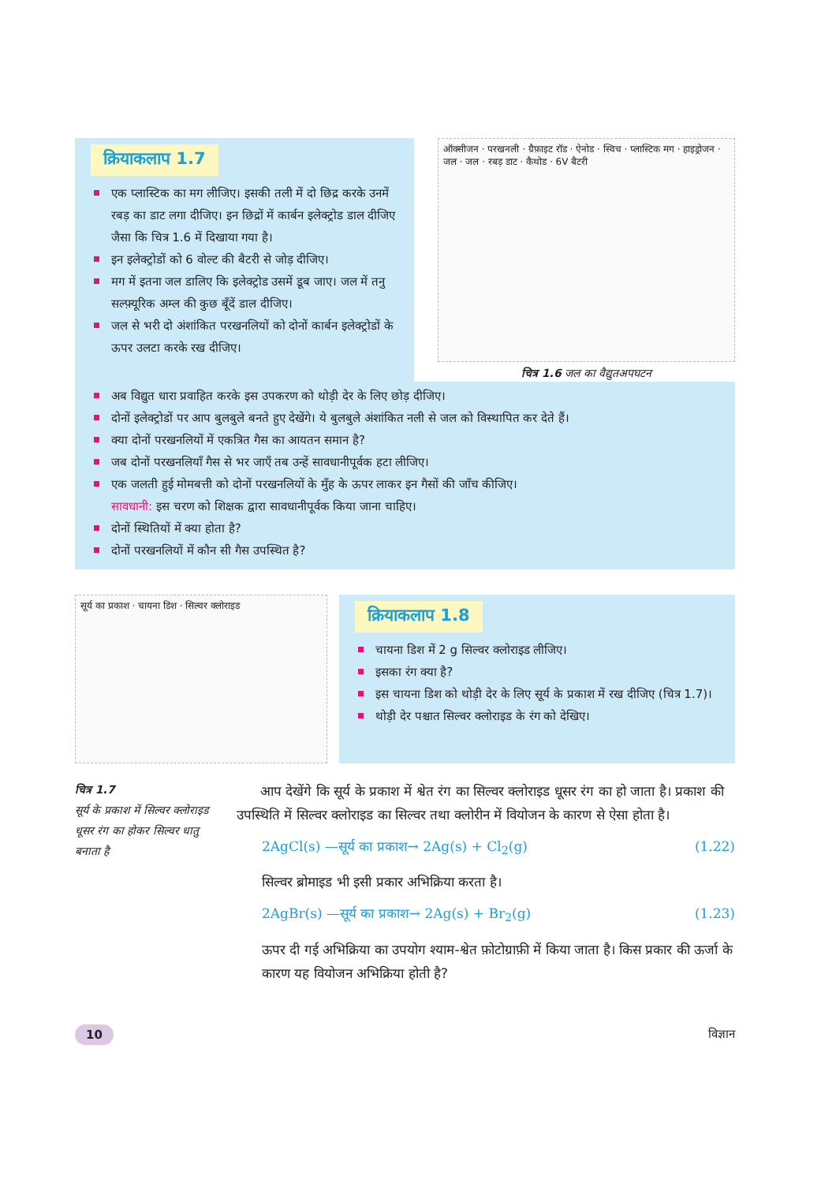क्रियाकलाप 1.7
एक प्लास्टिक का मग लीजिए। इसकी तली में दो छिद्र करके उनमें रबड़ का डाट लगा दीजिए। इन छिद्रों में कार्बन इलेक्ट्रोड डाल दीजिए जैसा कि चित्र 1.6 में दिखाया गया है।
इन इलेक्ट्रोडों को 6 वोल्ट की बैटरी से जोड़ दीजिए।
मग में इतना जल डालिए कि इलेक्ट्रोड उसमें डूब जाए। जल में तनु सल्फ़्यूरिक अम्ल की कुछ बूँदें डाल दीजिए।
जल से भरी दो अंशांकित परखनलियों को दोनों कार्बन इलेक्ट्रोडों के ऊपर उलटा करके रख दीजिए।
ऑक्सीजन · परखनली · ग्रैफ़ाइट रॉड · ऐनोड · स्विच · प्लास्टिक मग · हाइड्रोजन · जल · जल · रबड़ डाट · कैथोड · 6V बैटरी
चित्र 1.6 जल का वैद्युतअपघटन
अब विद्युत धारा प्रवाहित करके इस उपकरण को थोड़ी देर के लिए छोड़ दीजिए।
दोनों इलेक्ट्रोडों पर आप बुलबुले बनते हुए देखेंगे। ये बुलबुले अंशांकित नली से जल को विस्थापित कर देते हैं।
क्या दोनों परखनलियों में एकत्रित गैस का आयतन समान है?
जब दोनों परखनलियाँ गैस से भर जाएँ तब उन्हें सावधानीपूर्वक हटा लीजिए।
एक जलती हुई मोमबत्ती को दोनों परखनलियों के मुँह के ऊपर लाकर इन गैसों की जाँच कीजिए।
सावधानी: इस चरण को शिक्षक द्वारा सावधानीपूर्वक किया जाना चाहिए।
दोनों स्थितियों में क्या होता है?
दोनों परखनलियों में कौन सी गैस उपस्थित है?
सूर्य का प्रकाश · चायना डिश · सिल्वर क्लोराइड
क्रियाकलाप 1.8
चायना डिश में 2 g सिल्वर क्लोराइड लीजिए।
इसका रंग क्या है?
इस चायना डिश को थोड़ी देर के लिए सूर्य के प्रकाश में रख दीजिए (चित्र 1.7)।
थोड़ी देर पश्चात सिल्वर क्लोराइड के रंग को देखिए।
चित्र 1.7
सूर्य के प्रकाश में सिल्वर क्लोराइड धूसर रंग का होकर सिल्वर धातु बनाता है
आप देखेंगे कि सूर्य के प्रकाश में श्वेत रंग का सिल्वर क्लोराइड धूसर रंग का हो जाता है। प्रकाश की उपस्थिति में सिल्वर क्लोराइड का सिल्वर तथा क्लोरीन में वियोजन के कारण से ऐसा होता है।
2AgCl(s) —सूर्य का प्रकाश→ 2Ag(s) + Cl<sub>2</sub>(g) (1.22)
सिल्वर ब्रोमाइड भी इसी प्रकार अभिक्रिया करता है।
2AgBr(s) —सूर्य का प्रकाश→ 2Ag(s) + Br<sub>2</sub>(g) (1.23)
ऊपर दी गई अभिक्रिया का उपयोग श्याम-श्वेत फ़ोटोग्राफ़ी में किया जाता है। किस प्रकार की ऊर्जा के कारण यह वियोजन अभिक्रिया होती है?
10 विज्ञान